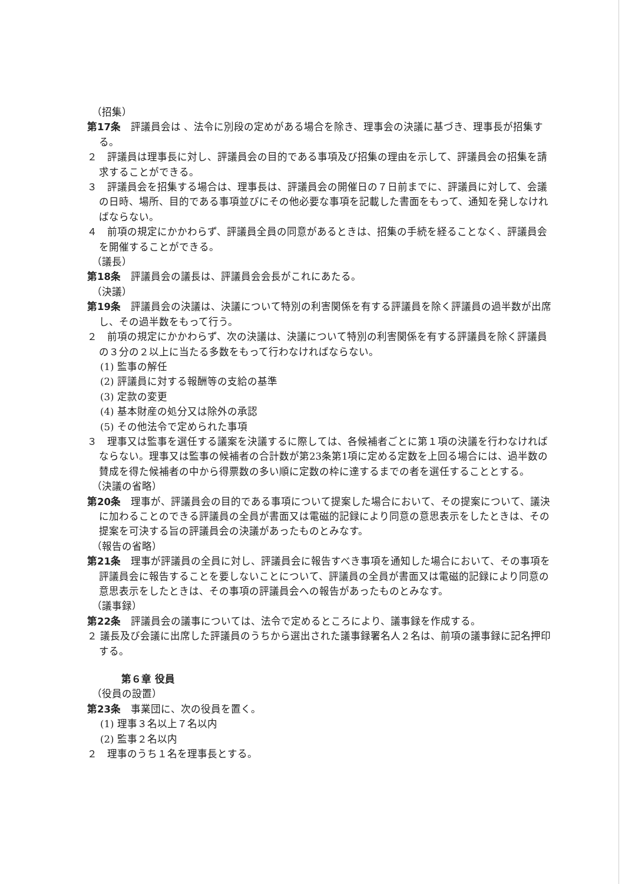（招集）
第17条　評議員会は 、法令に別段の定めがある場合を除き、理事会の決議に基づき、理事長が招集する。
２　評議員は理事長に対し、評議員会の目的である事項及び招集の理由を示して、評議員会の招集を請求することができる。
３　評議員会を招集する場合は、理事長は、評議員会の開催日の７日前までに、評議員に対して、会議の日時、場所、目的である事項並びにその他必要な事項を記載した書面をもって、通知を発しなければならない。
４　前項の規定にかかわらず、評議員全員の同意があるときは、招集の手続を経ることなく、評議員会を開催することができる。
（議長）
第18条　評議員会の議長は、評議員会会長がこれにあたる。
（決議）
第19条　評議員会の決議は、決議について特別の利害関係を有する評議員を除く評議員の過半数が出席し、その過半数をもって行う。
２　前項の規定にかかわらず、次の決議は、決議について特別の利害関係を有する評議員を除く評議員の３分の２以上に当たる多数をもって行わなければならない。
(1) 監事の解任
(2) 評議員に対する報酬等の支給の基準
(3) 定款の変更
(4) 基本財産の処分又は除外の承認
(5) その他法令で定められた事項
３　理事又は監事を選任する議案を決議するに際しては、各候補者ごとに第１項の決議を行わなければならない。理事又は監事の候補者の合計数が第23条第1項に定める定数を上回る場合には、過半数の賛成を得た候補者の中から得票数の多い順に定数の枠に達するまでの者を選任することとする。
（決議の省略）
第20条　理事が、評議員会の目的である事項について提案した場合において、その提案について、議決に加わることのできる評議員の全員が書面又は電磁的記録により同意の意思表示をしたときは、その提案を可決する旨の評議員会の決議があったものとみなす。
（報告の省略）
第21条　理事が評議員の全員に対し、評議員会に報告すべき事項を通知した場合において、その事項を評議員会に報告することを要しないことについて、評議員の全員が書面又は電磁的記録により同意の意思表示をしたときは、その事項の評議員会への報告があったものとみなす。
（議事録）
第22条　評議員会の議事については、法令で定めるところにより、議事録を作成する。
２ 議長及び会議に出席した評議員のうちから選出された議事録署名人２名は、前項の議事録に記名押印する。
第６章 役員
（役員の設置）
第23条　事業団に、次の役員を置く。
(1) 理事３名以上７名以内
(2) 監事２名以内
２　理事のうち１名を理事長とする。